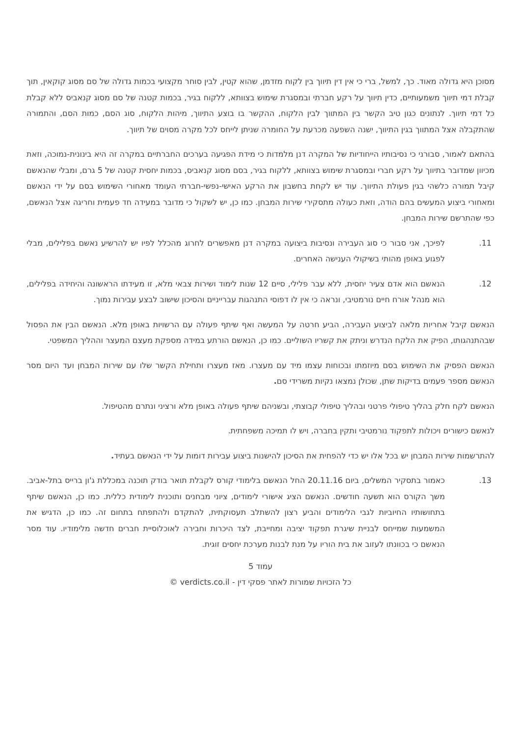מסוכן היא גדולה מאוד. כך, למשל, ברי כי אין דין תיווך בין לקוח מזדמן, שהוא קטין, לבין סוחר מקצועי בכמות גדולה של סם מסוג קוקאין, תוך קבלת דמי תיווך משמעותיים, כדין תיווך על רקע חברתי ובמסגרת שימוש בצוותא, ללקוח בגיר, בכמות קטנה של סם מסוג קנאביס ללא קבלת כל דמי תיווך. לנתונים כגון טיב הקשר בין המתווך לבין הלקוח, ההקשר בו בוצע התיווך, מיהות הלקוח, סוג הסם, כמות הסם, והתמורה שהתקבלה אצל המתווך בגין התיווך, ישנה השפעה מכרעת על החומרה שניתן לייחס לכל מקרה מסוים של תיווך.
בהתאם לאמור, סבורני כי נסיבותיו הייחודיות של המקרה דנן מלמדות כי מידת הפגיעה בערכים החברתיים במקרה זה היא בינונית-נמוכה, וזאת מכיוון שמדובר בתיווך על רקע חברי ובמסגרת שימוש בצוותא, ללקוח בגיר, בסם מסוג קנאביס, בכמות יחסית קטנה של 5 גרם, ומבלי שהנאשם קיבל תמורה כלשהי בגין פעולת התיווך. עוד יש לקחת בחשבון את הרקע האישי-נפשי-חברתי העומד מאחורי השימוש בסם על ידי הנאשם ומאחורי ביצוע המעשים בהם הודה, וזאת כעולה מתסקירי שירות המבחן. כמו כן, יש לשקול כי מדובר במעידה חד פעמית וחריגה אצל הנאשם, כפי שהתרשם שירות המבחן.
11. לפיכך, אני סבור כי סוג העבירה ונסיבות ביצועה במקרה דנן מאפשרים לחרוג מהכלל לפיו יש להרשיע נאשם בפלילים, מבלי לפגוע באופן מהותי בשיקולי הענישה האחרים.
12. הנאשם הוא אדם צעיר יחסית, ללא עבר פלילי, סיים 12 שנות לימוד ושירות צבאי מלא, זו מעידתו הראשונה והיחידה בפלילים, הוא מנהל אורח חיים נורמטיבי, ונראה כי אין לו דפוסי התנהגות עברייניים והסיכון שישוב לבצע עבירות נמוך.
הנאשם קיבל אחריות מלאה לביצוע העבירה, הביע חרטה על המעשה ואף שיתף פעולה עם הרשויות באופן מלא. הנאשם הבין את הפסול שבהתנהגותו, הפיק את הלקח הנדרש וניתק את קשריו השוליים. כמו כן, הנאשם הורתע במידה מספקת מעצם המעצר וההליך המשפטי.
הנאשם הפסיק את השימוש בסם מיוזמתו ובכוחות עצמו מיד עם מעצרו. מאז מעצרו ותחילת הקשר שלו עם שירות המבחן ועד היום מסר הנאשם מספר פעמים בדיקות שתן, שכולן נמצאו נקיות משרידי סם.
הנאשם לקח חלק בהליך טיפולי פרטני ובהליך טיפולי קבוצתי, ובשניהם שיתף פעולה באופן מלא ורציני ונתרם מהטיפול.
לנאשם כישורים ויכולות לתפקוד נורמטיבי ותקין בחברה, ויש לו תמיכה משפחתית.
להתרשמות שירות המבחן יש בכל אלו יש כדי להפחית את הסיכון להישנות ביצוע עבירות דומות על ידי הנאשם בעתיד.
13. כאמור בתסקיר המשלים, ביום 20.11.16 החל הנאשם בלימודי קורס לקבלת תואר בודק תוכנה במכללת ג'ון ברייס בתל-אביב. משך הקורס הוא תשעה חודשים. הנאשם הציג אישורי לימודים, ציוני מבחנים ותוכנית לימודית כללית. כמו כן, הנאשם שיתף בתחושותיו החיוביות לגבי הלימודים והביע רצון להשתלב תעסוקתית, להתקדם ולהתפתח בתחום זה. כמו כן, הדגיש את המשמעות שמייחס לבניית שיגרת תפקוד יציבה ומחייבת, לצד היכרות וחבירה לאוכלוסיית חברים חדשה מלימודיו. עוד מסר הנאשם כי בכוונתו לעזוב את בית הוריו על מנת לבנות מערכת יחסים זוגית.
עמוד 5
כל הזכויות שמורות לאתר פסקי דין - verdicts.co.il ©